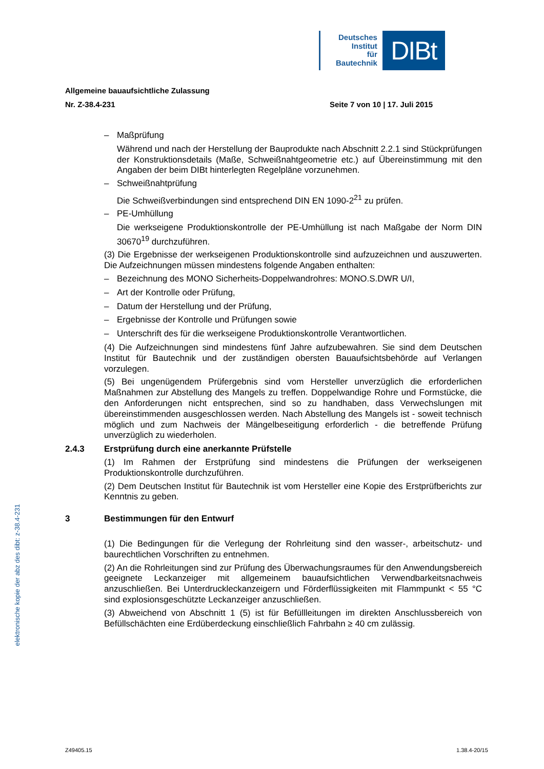Deutsches
Institut
für
Bautechnik
DIBt
elektronische kopie der abz des dibt: z-38.4-231
Allgemeine bauaufsichtliche Zulassung
Nr. Z-38.4-231 Seite 7 von 10 | 17. Juli 2015
– Maßprüfung
Während und nach der Herstellung der Bauprodukte nach Abschnitt 2.2.1 sind Stückprüfungen der Konstruktionsdetails (Maße, Schweißnahtgeometrie etc.) auf Übereinstimmung mit den Angaben der beim DIBt hinterlegten Regelpläne vorzunehmen.
– Schweißnahtprüfung
Die Schweißverbindungen sind entsprechend DIN EN 1090-2<sup>21</sup> zu prüfen.
– PE-Umhüllung
Die werkseigene Produktionskontrolle der PE-Umhüllung ist nach Maßgabe der Norm DIN 30670<sup>19</sup> durchzuführen.
(3) Die Ergebnisse der werkseigenen Produktionskontrolle sind aufzuzeichnen und auszuwerten. Die Aufzeichnungen müssen mindestens folgende Angaben enthalten:
– Bezeichnung des MONO Sicherheits-Doppelwandrohres: MONO.S.DWR U/I,
– Art der Kontrolle oder Prüfung,
– Datum der Herstellung und der Prüfung,
– Ergebnisse der Kontrolle und Prüfungen sowie
– Unterschrift des für die werkseigene Produktionskontrolle Verantwortlichen.
(4) Die Aufzeichnungen sind mindestens fünf Jahre aufzubewahren. Sie sind dem Deutschen Institut für Bautechnik und der zuständigen obersten Bauaufsichtsbehörde auf Verlangen vorzulegen.
(5) Bei ungenügendem Prüfergebnis sind vom Hersteller unverzüglich die erforderlichen Maßnahmen zur Abstellung des Mangels zu treffen. Doppelwandige Rohre und Formstücke, die den Anforderungen nicht entsprechen, sind so zu handhaben, dass Verwechslungen mit übereinstimmenden ausgeschlossen werden. Nach Abstellung des Mangels ist - soweit technisch möglich und zum Nachweis der Mängelbeseitigung erforderlich - die betreffende Prüfung unverzüglich zu wiederholen.
2.4.3 Erstprüfung durch eine anerkannte Prüfstelle
(1) Im Rahmen der Erstprüfung sind mindestens die Prüfungen der werkseigenen Produktionskontrolle durchzuführen.
(2) Dem Deutschen Institut für Bautechnik ist vom Hersteller eine Kopie des Erstprüfberichts zur Kenntnis zu geben.
3 Bestimmungen für den Entwurf
(1) Die Bedingungen für die Verlegung der Rohrleitung sind den wasser-, arbeitschutz- und baurechtlichen Vorschriften zu entnehmen.
(2) An die Rohrleitungen sind zur Prüfung des Überwachungsraumes für den Anwendungsbereich geeignete Leckanzeiger mit allgemeinem bauaufsichtlichen Verwendbarkeitsnachweis anzuschließen. Bei Unterdruckleckanzeigern und Förderflüssigkeiten mit Flammpunkt < 55 °C sind explosionsgeschützte Leckanzeiger anzuschließen.
(3) Abweichend von Abschnitt 1 (5) ist für Befüllleitungen im direkten Anschlussbereich von Befüllschächten eine Erdüberdeckung einschließlich Fahrbahn ≥ 40 cm zulässig.
Z49405.15 1.38.4-20/15